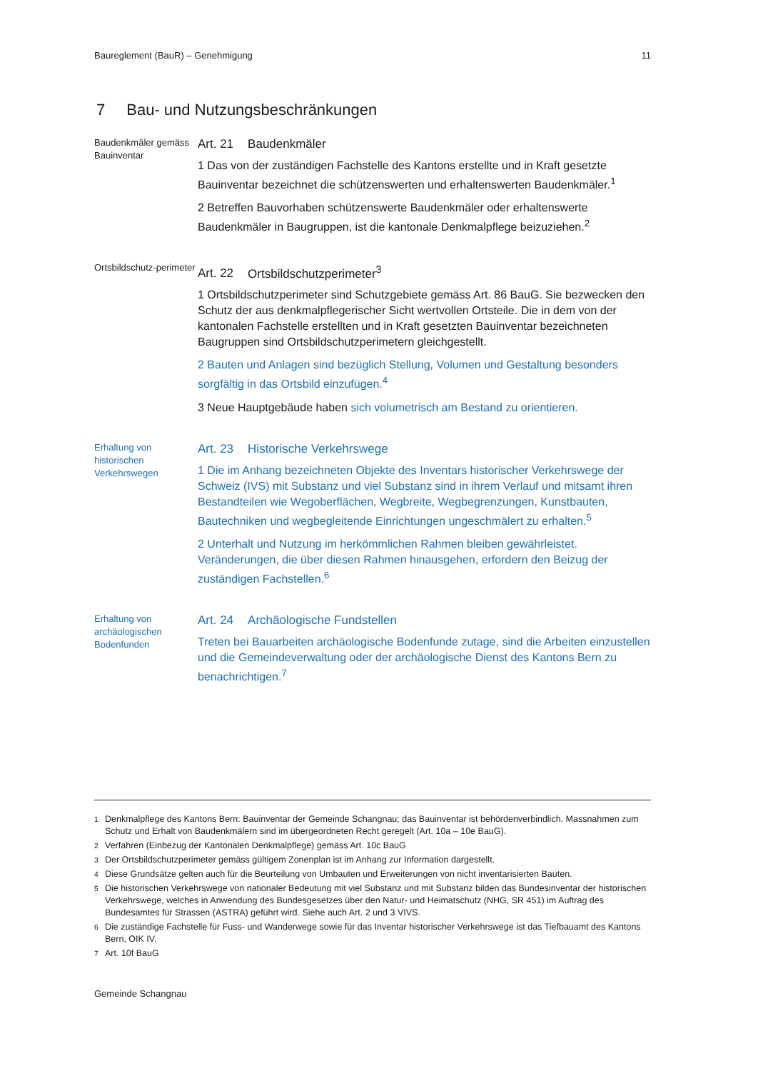Baureglement (BauR) – Genehmigung 11
7 Bau- und Nutzungsbeschränkungen
Baudenkmäler gemäss Bauinventar
Art. 21 Baudenkmäler
1 Das von der zuständigen Fachstelle des Kantons erstellte und in Kraft gesetzte Bauinventar bezeichnet die schützenswerten und erhaltenswerten Baudenkmäler.<sup>1</sup>
2 Betreffen Bauvorhaben schützenswerte Baudenkmäler oder erhaltenswerte Baudenkmäler in Baugruppen, ist die kantonale Denkmalpflege beizuziehen.<sup>2</sup>
Ortsbildschutz-perimeter
Art. 22 Ortsbildschutzperimeter<sup>3</sup>
1 Ortsbildschutzperimeter sind Schutzgebiete gemäss Art. 86 BauG. Sie bezwecken den Schutz der aus denkmalpflegerischer Sicht wertvollen Ortsteile. Die in dem von der kantonalen Fachstelle erstellten und in Kraft gesetzten Bauinventar bezeichneten Baugruppen sind Ortsbildschutzperimetern gleichgestellt.
2 Bauten und Anlagen sind bezüglich Stellung, Volumen und Gestaltung besonders sorgfältig in das Ortsbild einzufügen.<sup>4</sup>
3 Neue Hauptgebäude haben sich volumetrisch am Bestand zu orientieren.
Erhaltung von historischen Verkehrswegen
Art. 23 Historische Verkehrswege
1 Die im Anhang bezeichneten Objekte des Inventars historischer Verkehrswege der Schweiz (IVS) mit Substanz und viel Substanz sind in ihrem Verlauf und mitsamt ihren Bestandteilen wie Wegoberflächen, Wegbreite, Wegbegrenzungen, Kunstbauten, Bautechniken und wegbegleitende Einrichtungen ungeschmälert zu erhalten.<sup>5</sup>
2 Unterhalt und Nutzung im herkömmlichen Rahmen bleiben gewährleistet. Veränderungen, die über diesen Rahmen hinausgehen, erfordern den Beizug der zuständigen Fachstellen.<sup>6</sup>
Erhaltung von archäologischen Bodenfunden
Art. 24 Archäologische Fundstellen
Treten bei Bauarbeiten archäologische Bodenfunde zutage, sind die Arbeiten einzustellen und die Gemeindeverwaltung oder der archäologische Dienst des Kantons Bern zu benachrichtigen.<sup>7</sup>
<sup>1</sup> Denkmalpflege des Kantons Bern: Bauinventar der Gemeinde Schangnau; das Bauinventar ist behördenverbindlich. Massnahmen zum Schutz und Erhalt von Baudenkmälern sind im übergeordneten Recht geregelt (Art. 10a – 10e BauG).
<sup>2</sup> Verfahren (Einbezug der Kantonalen Denkmalpflege) gemäss Art. 10c BauG
<sup>3</sup> Der Ortsbildschutzperimeter gemäss gültigem Zonenplan ist im Anhang zur Information dargestellt.
<sup>4</sup> Diese Grundsätze gelten auch für die Beurteilung von Umbauten und Erweiterungen von nicht inventarisierten Bauten.
<sup>5</sup> Die historischen Verkehrswege von nationaler Bedeutung mit viel Substanz und mit Substanz bilden das Bundesinventar der historischen Verkehrswege, welches in Anwendung des Bundesgesetzes über den Natur- und Heimatschutz (NHG, SR 451) im Auftrag des Bundesamtes für Strassen (ASTRA) geführt wird. Siehe auch Art. 2 und 3 VIVS.
<sup>6</sup> Die zuständige Fachstelle für Fuss- und Wanderwege sowie für das Inventar historischer Verkehrswege ist das Tiefbauamt des Kantons Bern, OIK IV.
<sup>7</sup> Art. 10f BauG
Gemeinde Schangnau